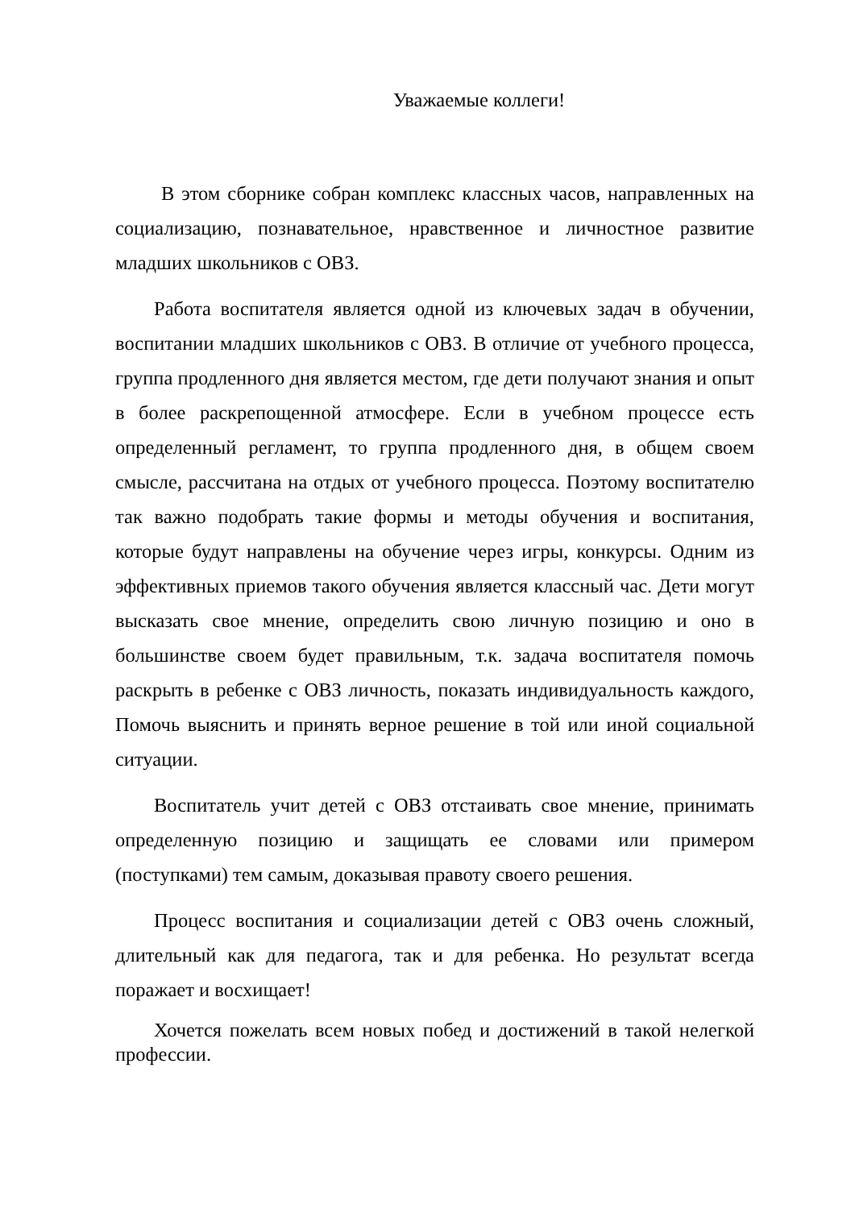Уважаемые коллеги!
В этом сборнике собран комплекс классных часов, направленных на социализацию, познавательное, нравственное и личностное развитие младших школьников с ОВЗ.
Работа воспитателя является одной из ключевых задач в обучении, воспитании младших школьников с ОВЗ. В отличие от учебного процесса, группа продленного дня является местом, где дети получают знания и опыт в более раскрепощенной атмосфере. Если в учебном процессе есть определенный регламент, то группа продленного дня, в общем своем смысле, рассчитана на отдых от учебного процесса. Поэтому воспитателю так важно подобрать такие формы и методы обучения и воспитания, которые будут направлены на обучение через игры, конкурсы. Одним из эффективных приемов такого обучения является классный час. Дети могут высказать свое мнение, определить свою личную позицию и оно в большинстве своем будет правильным, т.к. задача воспитателя помочь раскрыть в ребенке с ОВЗ личность, показать индивидуальность каждого, Помочь выяснить и принять верное решение в той или иной социальной ситуации.
Воспитатель учит детей с ОВЗ отстаивать свое мнение, принимать определенную позицию и защищать ее словами или примером (поступками) тем самым, доказывая правоту своего решения.
Процесс воспитания и социализации детей с ОВЗ очень сложный, длительный как для педагога, так и для ребенка. Но результат всегда поражает и восхищает!
Хочется пожелать всем новых побед и достижений в такой нелегкой профессии.